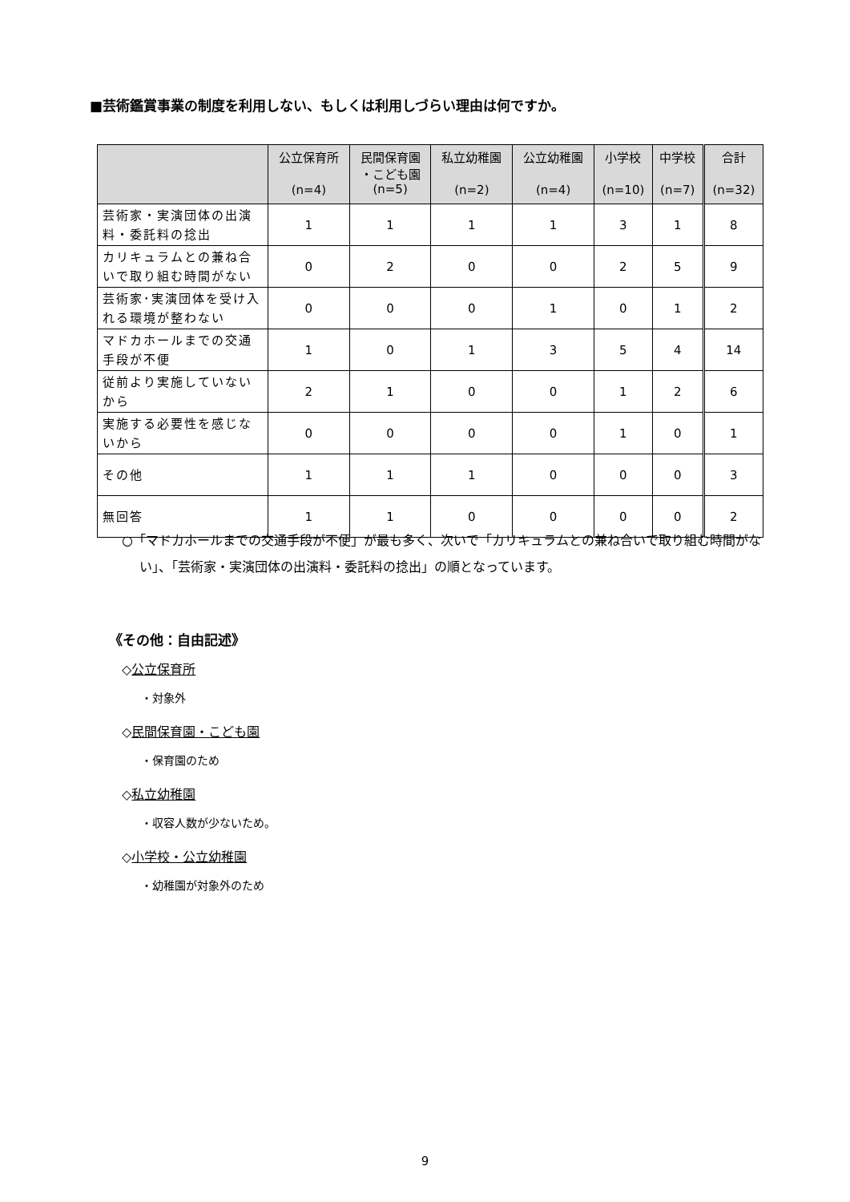■芸術鑑賞事業の制度を利用しない、もしくは利用しづらい理由は何ですか。
| | 公立保育所 (n=4) | 民間保育園 ・こども園 (n=5) | 私立幼稚園 (n=2) | 公立幼稚園 (n=4) | 小学校 (n=10) | 中学校 (n=7) | 合計 (n=32) |
| --- | --- | --- | --- | --- | --- | --- | --- |
| 芸術家・実演団体の出演料・委託料の捻出 | 1 | 1 | 1 | 1 | 3 | 1 | 8 |
| カリキュラムとの兼ね合いで取り組む時間がない | 0 | 2 | 0 | 0 | 2 | 5 | 9 |
| 芸術家･実演団体を受け入れる環境が整わない | 0 | 0 | 0 | 1 | 0 | 1 | 2 |
| マドカホールまでの交通手段が不便 | 1 | 0 | 1 | 3 | 5 | 4 | 14 |
| 従前より実施していないから | 2 | 1 | 0 | 0 | 1 | 2 | 6 |
| 実施する必要性を感じないから | 0 | 0 | 0 | 0 | 1 | 0 | 1 |
| その他 | 1 | 1 | 1 | 0 | 0 | 0 | 3 |
| 無回答 | 1 | 1 | 0 | 0 | 0 | 0 | 2 |
○「マドカホールまでの交通手段が不便」が最も多く、次いで「カリキュラムとの兼ね合いで取り組む時間がない」、「芸術家・実演団体の出演料・委託料の捻出」の順となっています。
《その他：自由記述》
◇公立保育所
・対象外
◇民間保育園・こども園
・保育園のため
◇私立幼稚園
・収容人数が少ないため。
◇小学校・公立幼稚園
・幼稚園が対象外のため
9